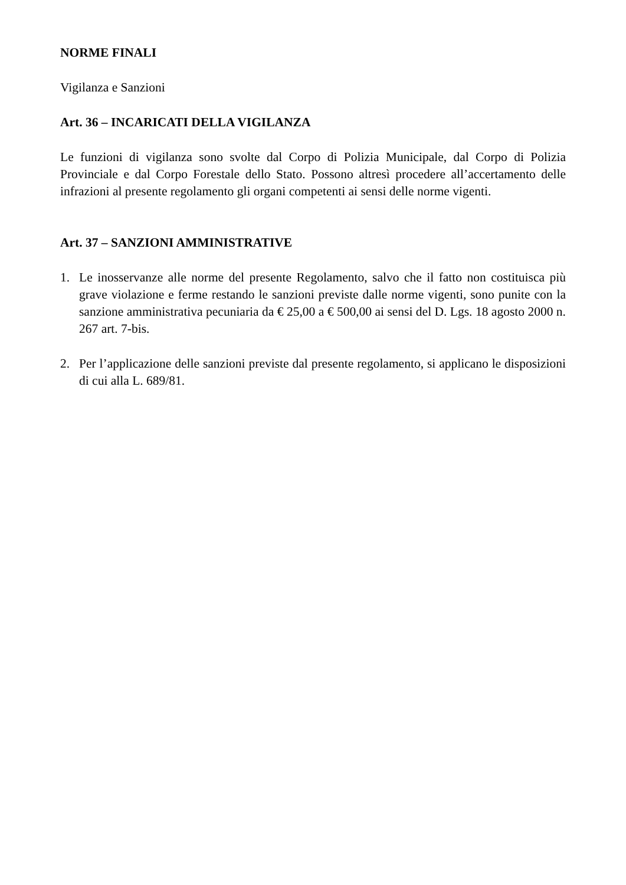NORME FINALI
Vigilanza e Sanzioni
Art. 36 – INCARICATI DELLA VIGILANZA
Le funzioni di vigilanza sono svolte dal Corpo di Polizia Municipale, dal Corpo di Polizia Provinciale e dal Corpo Forestale dello Stato. Possono altresì procedere all’accertamento delle infrazioni al presente regolamento gli organi competenti ai sensi delle norme vigenti.
Art. 37 – SANZIONI AMMINISTRATIVE
1. Le inosservanze alle norme del presente Regolamento, salvo che il fatto non costituisca più grave violazione e ferme restando le sanzioni previste dalle norme vigenti, sono punite con la sanzione amministrativa pecuniaria da € 25,00 a € 500,00 ai sensi del D. Lgs. 18 agosto 2000 n. 267 art. 7-bis.
2. Per l’applicazione delle sanzioni previste dal presente regolamento, si applicano le disposizioni di cui alla L. 689/81.